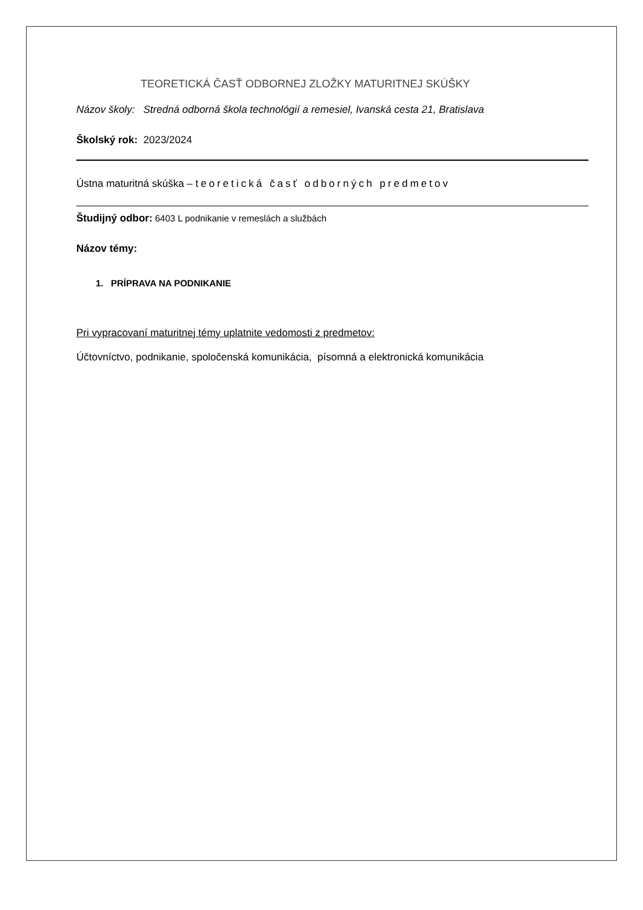TEORETICKÁ ČASŤ ODBORNEJ ZLOŽKY MATURITNEJ SKÚŠKY
Názov školy: Stredná odborná škola technológií a remesiel, Ivanská cesta 21, Bratislava
Školský rok: 2023/2024
Ústna maturitná skúška – teoretická časť odborných predmetov
Študijný odbor: 6403 L podnikanie v remeslách a službách
Názov témy:
1. PRÍPRAVA NA PODNIKANIE
Pri vypracovaní maturitnej témy uplatnite vedomosti z predmetov:
Účtovníctvo, podnikanie, spoločenská komunikácia, písomná a elektronická komunikácia